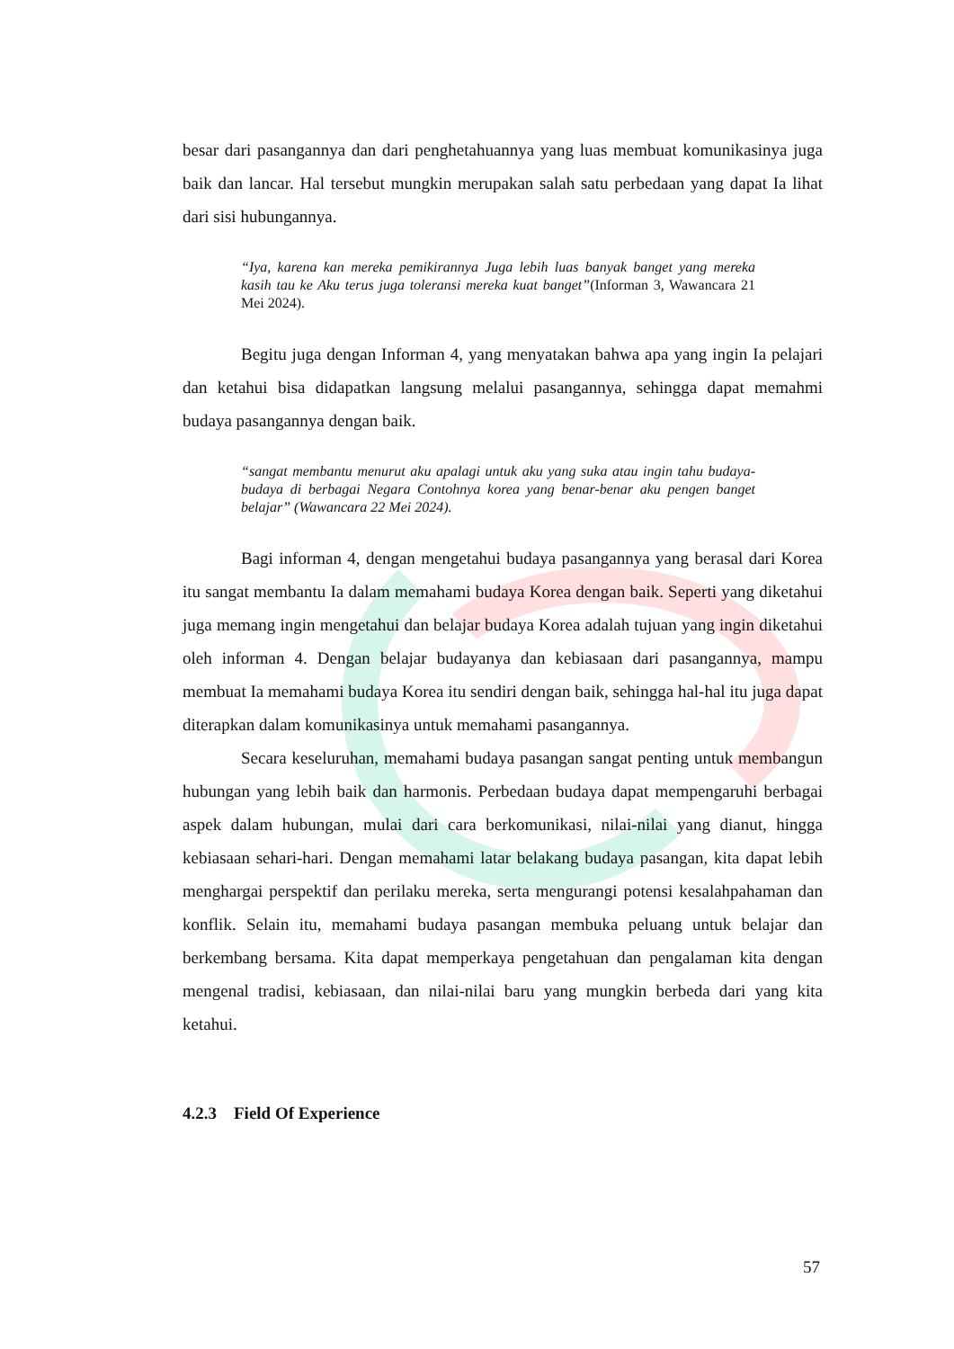besar dari pasangannya dan dari penghetahuannya yang luas membuat komunikasinya juga baik dan lancar. Hal tersebut mungkin merupakan salah satu perbedaan yang dapat Ia lihat dari sisi hubungannya.
“Iya, karena kan mereka pemikirannya Juga lebih luas banyak banget yang mereka kasih tau ke Aku terus juga toleransi mereka kuat banget”(Informan 3, Wawancara 21 Mei 2024).
Begitu juga dengan Informan 4, yang menyatakan bahwa apa yang ingin Ia pelajari dan ketahui bisa didapatkan langsung melalui pasangannya, sehingga dapat memahmi budaya pasangannya dengan baik.
“sangat membantu menurut aku apalagi untuk aku yang suka atau ingin tahu budaya- budaya di berbagai Negara Contohnya korea yang benar-benar aku pengen banget belajar” (Wawancara 22 Mei 2024).
Bagi informan 4, dengan mengetahui budaya pasangannya yang berasal dari Korea itu sangat membantu Ia dalam memahami budaya Korea dengan baik. Seperti yang diketahui juga memang ingin mengetahui dan belajar budaya Korea adalah tujuan yang ingin diketahui oleh informan 4. Dengan belajar budayanya dan kebiasaan dari pasangannya, mampu membuat Ia memahami budaya Korea itu sendiri dengan baik, sehingga hal-hal itu juga dapat diterapkan dalam komunikasinya untuk memahami pasangannya.
Secara keseluruhan, memahami budaya pasangan sangat penting untuk membangun hubungan yang lebih baik dan harmonis. Perbedaan budaya dapat mempengaruhi berbagai aspek dalam hubungan, mulai dari cara berkomunikasi, nilai-nilai yang dianut, hingga kebiasaan sehari-hari. Dengan memahami latar belakang budaya pasangan, kita dapat lebih menghargai perspektif dan perilaku mereka, serta mengurangi potensi kesalahpahaman dan konflik. Selain itu, memahami budaya pasangan membuka peluang untuk belajar dan berkembang bersama. Kita dapat memperkaya pengetahuan dan pengalaman kita dengan mengenal tradisi, kebiasaan, dan nilai-nilai baru yang mungkin berbeda dari yang kita ketahui.
4.2.3 Field Of Experience
57